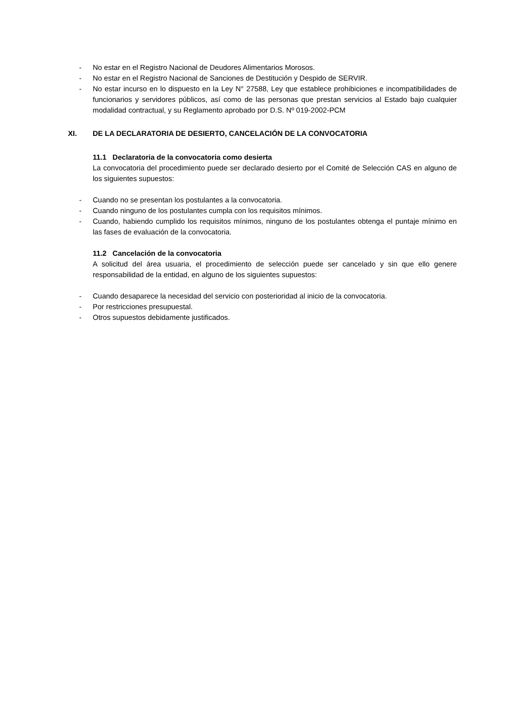- No estar en el Registro Nacional de Deudores Alimentarios Morosos.
- No estar en el Registro Nacional de Sanciones de Destitución y Despido de SERVIR.
- No estar incurso en lo dispuesto en la Ley N° 27588, Ley que establece prohibiciones e incompatibilidades de funcionarios y servidores públicos, así como de las personas que prestan servicios al Estado bajo cualquier modalidad contractual, y su Reglamento aprobado por D.S. Nº 019-2002-PCM
XI. DE LA DECLARATORIA DE DESIERTO, CANCELACIÓN DE LA CONVOCATORIA
11.1 Declaratoria de la convocatoria como desierta
La convocatoria del procedimiento puede ser declarado desierto por el Comité de Selección CAS en alguno de los siguientes supuestos:
- Cuando no se presentan los postulantes a la convocatoria.
- Cuando ninguno de los postulantes cumpla con los requisitos mínimos.
- Cuando, habiendo cumplido los requisitos mínimos, ninguno de los postulantes obtenga el puntaje mínimo en las fases de evaluación de la convocatoria.
11.2 Cancelación de la convocatoria
A solicitud del área usuaria, el procedimiento de selección puede ser cancelado y sin que ello genere responsabilidad de la entidad, en alguno de los siguientes supuestos:
- Cuando desaparece la necesidad del servicio con posterioridad al inicio de la convocatoria.
- Por restricciones presupuestal.
- Otros supuestos debidamente justificados.